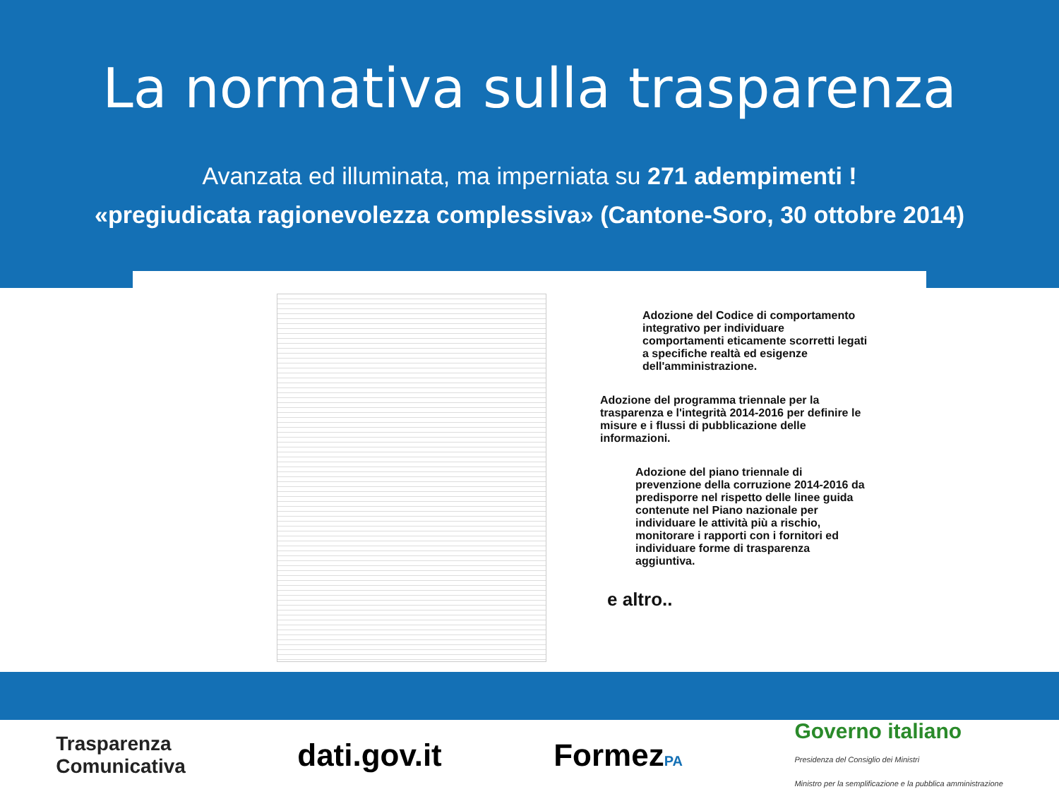La normativa sulla trasparenza
Avanzata ed illuminata, ma imperniata su 271 adempimenti !
«pregiudicata ragionevolezza complessiva» (Cantone-Soro, 30 ottobre 2014)
Adozione del Codice di comportamento integrativo per individuare comportamenti eticamente scorretti legati a specifiche realtà ed esigenze dell'amministrazione.
Adozione del programma triennale per la trasparenza e l'integrità 2014-2016 per definire le misure e i flussi di pubblicazione delle informazioni.
Adozione del piano triennale di prevenzione della corruzione 2014-2016 da predisporre nel rispetto delle linee guida contenute nel Piano nazionale per individuare le attività più a rischio, monitorare i rapporti con i fornitori ed individuare forme di trasparenza aggiuntiva.
e altro..
Trasparenza
Comunicativa
dati.gov.it FormezPA
Governo italiano
Presidenza del Consiglio dei Ministri
Ministro per la semplificazione e la pubblica amministrazione